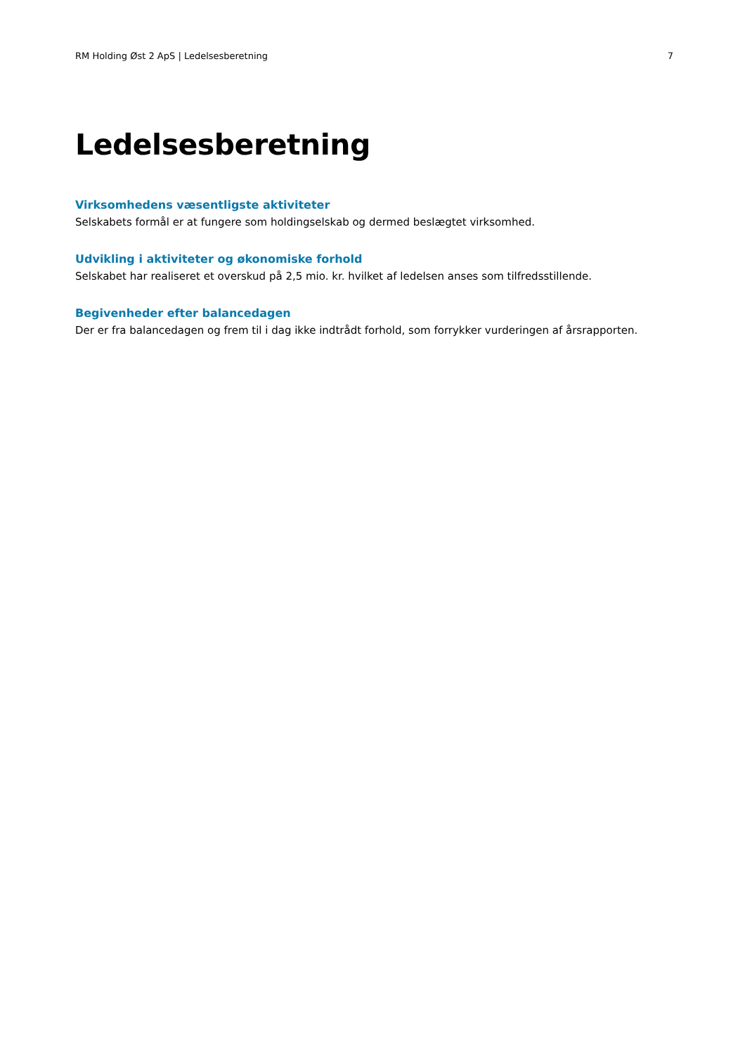RM Holding Øst 2 ApS | Ledelsesberetning 7
Ledelsesberetning
Virksomhedens væsentligste aktiviteter
Selskabets formål er at fungere som holdingselskab og dermed beslægtet virksomhed.
Udvikling i aktiviteter og økonomiske forhold
Selskabet har realiseret et overskud på 2,5 mio. kr. hvilket af ledelsen anses som tilfredsstillende.
Begivenheder efter balancedagen
Der er fra balancedagen og frem til i dag ikke indtrådt forhold, som forrykker vurderingen af årsrapporten.